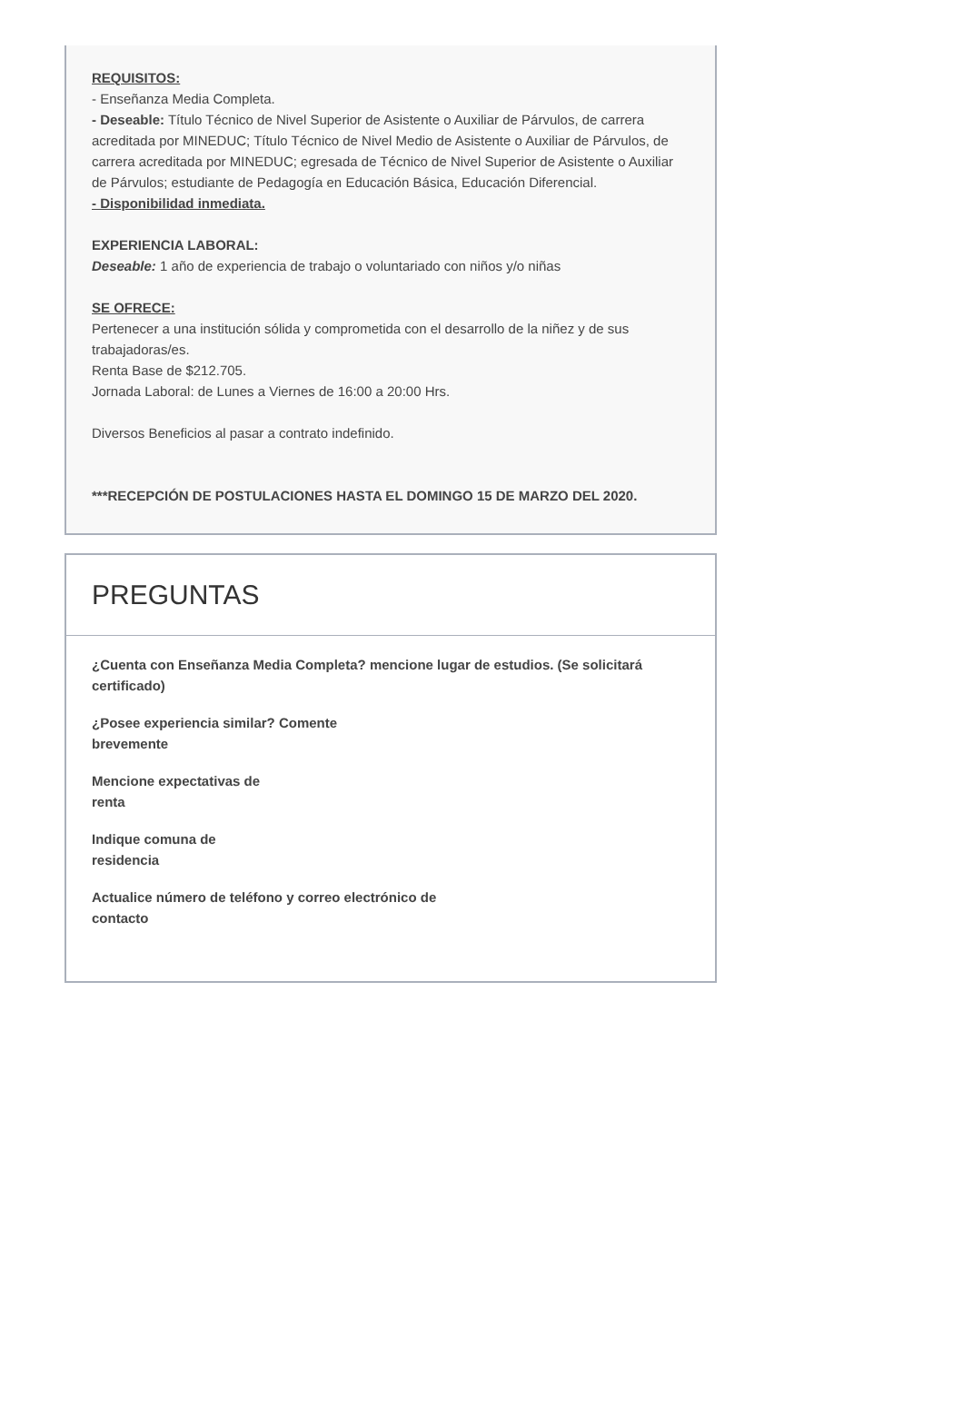REQUISITOS:
- Enseñanza Media Completa.
- Deseable: Título Técnico de Nivel Superior de Asistente o Auxiliar de Párvulos, de carrera acreditada por MINEDUC; Título Técnico de Nivel Medio de Asistente o Auxiliar de Párvulos, de carrera acreditada por MINEDUC; egresada de Técnico de Nivel Superior de Asistente o Auxiliar de Párvulos; estudiante de Pedagogía en Educación Básica, Educación Diferencial.
- Disponibilidad inmediata.
EXPERIENCIA LABORAL:
Deseable: 1 año de experiencia de trabajo o voluntariado con niños y/o niñas
SE OFRECE:
Pertenecer a una institución sólida y comprometida con el desarrollo de la niñez y de sus trabajadoras/es.
Renta Base de $212.705.
Jornada Laboral: de Lunes a Viernes de 16:00 a 20:00 Hrs.
Diversos Beneficios al pasar a contrato indefinido.
***RECEPCIÓN DE POSTULACIONES HASTA EL DOMINGO 15 DE MARZO DEL 2020.
PREGUNTAS
¿Cuenta con Enseñanza Media Completa? mencione lugar de estudios. (Se solicitará certificado)
¿Posee experiencia similar? Comente
brevemente
Mencione expectativas de
renta
Indique comuna de
residencia
Actualice número de teléfono y correo electrónico de
contacto